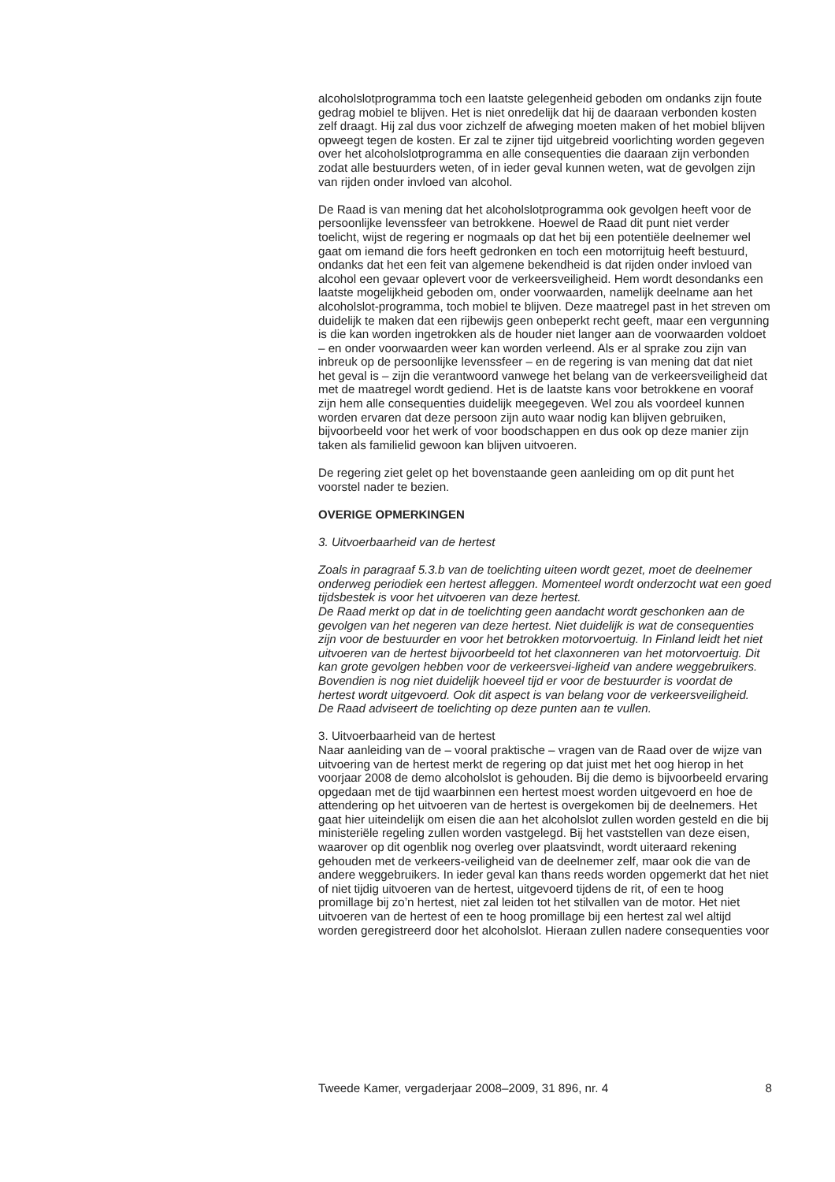alcoholslotprogramma toch een laatste gelegenheid geboden om ondanks zijn foute gedrag mobiel te blijven. Het is niet onredelijk dat hij de daaraan verbonden kosten zelf draagt. Hij zal dus voor zichzelf de afweging moeten maken of het mobiel blijven opweegt tegen de kosten. Er zal te zijner tijd uitgebreid voorlichting worden gegeven over het alcoholslotprogramma en alle consequenties die daaraan zijn verbonden zodat alle bestuurders weten, of in ieder geval kunnen weten, wat de gevolgen zijn van rijden onder invloed van alcohol.
De Raad is van mening dat het alcoholslotprogramma ook gevolgen heeft voor de persoonlijke levenssfeer van betrokkene. Hoewel de Raad dit punt niet verder toelicht, wijst de regering er nogmaals op dat het bij een potentiële deelnemer wel gaat om iemand die fors heeft gedronken en toch een motorrijtuig heeft bestuurd, ondanks dat het een feit van algemene bekendheid is dat rijden onder invloed van alcohol een gevaar oplevert voor de verkeersveiligheid. Hem wordt desondanks een laatste mogelijkheid geboden om, onder voorwaarden, namelijk deelname aan het alcoholslot-programma, toch mobiel te blijven. Deze maatregel past in het streven om duidelijk te maken dat een rijbewijs geen onbeperkt recht geeft, maar een vergunning is die kan worden ingetrokken als de houder niet langer aan de voorwaarden voldoet – en onder voorwaarden weer kan worden verleend. Als er al sprake zou zijn van inbreuk op de persoonlijke levenssfeer – en de regering is van mening dat dat niet het geval is – zijn die verantwoord vanwege het belang van de verkeersveiligheid dat met de maatregel wordt gediend. Het is de laatste kans voor betrokkene en vooraf zijn hem alle consequenties duidelijk meegegeven. Wel zou als voordeel kunnen worden ervaren dat deze persoon zijn auto waar nodig kan blijven gebruiken, bijvoorbeeld voor het werk of voor boodschappen en dus ook op deze manier zijn taken als familielid gewoon kan blijven uitvoeren.
De regering ziet gelet op het bovenstaande geen aanleiding om op dit punt het voorstel nader te bezien.
OVERIGE OPMERKINGEN
3. Uitvoerbaarheid van de hertest
Zoals in paragraaf 5.3.b van de toelichting uiteen wordt gezet, moet de deelnemer onderweg periodiek een hertest afleggen. Momenteel wordt onderzocht wat een goed tijdsbestek is voor het uitvoeren van deze hertest.
De Raad merkt op dat in de toelichting geen aandacht wordt geschonken aan de gevolgen van het negeren van deze hertest. Niet duidelijk is wat de consequenties zijn voor de bestuurder en voor het betrokken motorvoertuig. In Finland leidt het niet uitvoeren van de hertest bijvoorbeeld tot het claxonneren van het motorvoertuig. Dit kan grote gevolgen hebben voor de verkeersvei-ligheid van andere weggebruikers. Bovendien is nog niet duidelijk hoeveel tijd er voor de bestuurder is voordat de hertest wordt uitgevoerd. Ook dit aspect is van belang voor de verkeersveiligheid.
De Raad adviseert de toelichting op deze punten aan te vullen.
3. Uitvoerbaarheid van de hertest
Naar aanleiding van de – vooral praktische – vragen van de Raad over de wijze van uitvoering van de hertest merkt de regering op dat juist met het oog hierop in het voorjaar 2008 de demo alcoholslot is gehouden. Bij die demo is bijvoorbeeld ervaring opgedaan met de tijd waarbinnen een hertest moest worden uitgevoerd en hoe de attendering op het uitvoeren van de hertest is overgekomen bij de deelnemers. Het gaat hier uiteindelijk om eisen die aan het alcoholslot zullen worden gesteld en die bij ministeriële regeling zullen worden vastgelegd. Bij het vaststellen van deze eisen, waarover op dit ogenblik nog overleg over plaatsvindt, wordt uiteraard rekening gehouden met de verkeers-veiligheid van de deelnemer zelf, maar ook die van de andere weggebruikers. In ieder geval kan thans reeds worden opgemerkt dat het niet of niet tijdig uitvoeren van de hertest, uitgevoerd tijdens de rit, of een te hoog promillage bij zo’n hertest, niet zal leiden tot het stilvallen van de motor. Het niet uitvoeren van de hertest of een te hoog promillage bij een hertest zal wel altijd worden geregistreerd door het alcoholslot. Hieraan zullen nadere consequenties voor
Tweede Kamer, vergaderjaar 2008–2009, 31 896, nr. 4 8